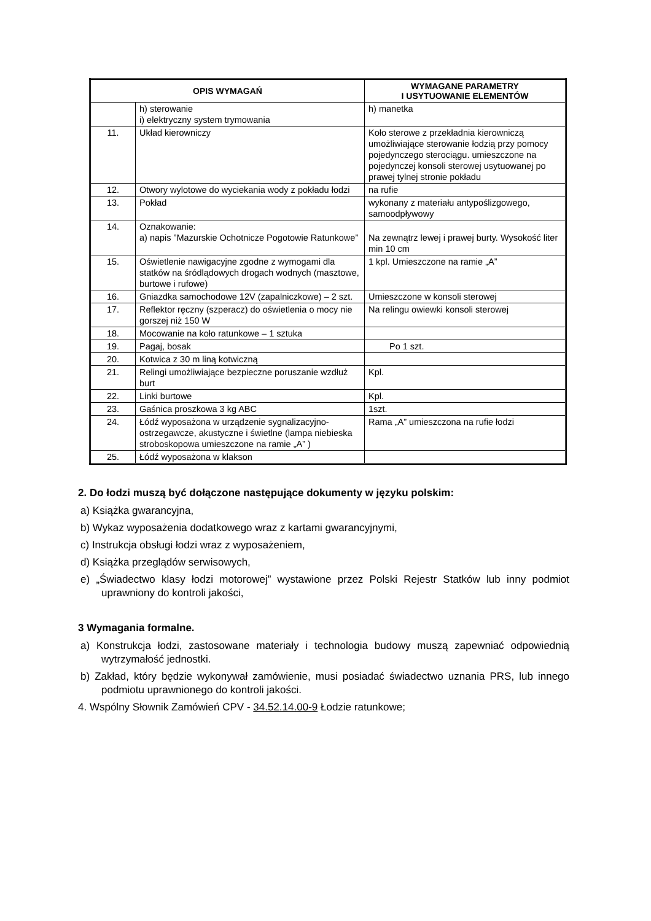| OPIS WYMAGAŃ | | WYMAGANE PARAMETRY I USYTUOWANIE ELEMENTÓW |
| --- | --- | --- |
| | h) sterowanie i) elektryczny system trymowania | h) manetka |
| 11. | Układ kierowniczy | Koło sterowe z przekładnia kierowniczą umożliwiające sterowanie łodzią przy pomocy pojedynczego sterociągu. umieszczone na pojedynczej konsoli sterowej usytuowanej po prawej tylnej stronie pokładu |
| 12. | Otwory wylotowe do wyciekania wody z pokładu łodzi | na rufie |
| 13. | Pokład | wykonany z materiału antypoślizgowego, samoodpływowy |
| 14. | Oznakowanie: a) napis ”Mazurskie Ochotnicze Pogotowie Ratunkowe” | Na zewnątrz lewej i prawej burty. Wysokość liter min 10 cm |
| 15. | Oświetlenie nawigacyjne zgodne z wymogami dla statków na śródlądowych drogach wodnych (masztowe, burtowe i rufowe) | 1 kpl. Umieszczone na ramie „A” |
| 16. | Gniazdka samochodowe 12V (zapalniczkowe) – 2 szt. | Umieszczone w konsoli sterowej |
| 17. | Reflektor ręczny (szperacz) do oświetlenia o mocy nie gorszej niż 150 W | Na relingu owiewki konsoli sterowej |
| 18. | Mocowanie na koło ratunkowe – 1 sztuka | |
| 19. | Pagaj, bosak | Po 1 szt. |
| 20. | Kotwica z 30 m liną kotwiczną | |
| 21. | Relingi umożliwiające bezpieczne poruszanie wzdłuż burt | Kpl. |
| 22. | Linki burtowe | Kpl. |
| 23. | Gaśnica proszkowa 3 kg ABC | 1szt. |
| 24. | Łódź wyposażona w urządzenie sygnalizacyjno-ostrzegawcze, akustyczne i świetlne (lampa niebieska stroboskopowa umieszczone na ramie „A” ) | Rama „A” umieszczona na rufie łodzi |
| 25. | Łódź wyposażona w klakson | |
2. Do łodzi muszą być dołączone następujące dokumenty w języku polskim:
a) Książka gwarancyjna,
b) Wykaz wyposażenia dodatkowego wraz z kartami gwarancyjnymi,
c) Instrukcja obsługi łodzi wraz z wyposażeniem,
d) Książka przeglądów serwisowych,
e) „Świadectwo klasy łodzi motorowej” wystawione przez Polski Rejestr Statków lub inny podmiot uprawniony do kontroli jakości,
3 Wymagania formalne.
a) Konstrukcja łodzi, zastosowane materiały i technologia budowy muszą zapewniać odpowiednią wytrzymałość jednostki.
b) Zakład, który będzie wykonywał zamówienie, musi posiadać świadectwo uznania PRS, lub innego podmiotu uprawnionego do kontroli jakości.
4. Wspólny Słownik Zamówień CPV - 34.52.14.00-9 Łodzie ratunkowe;